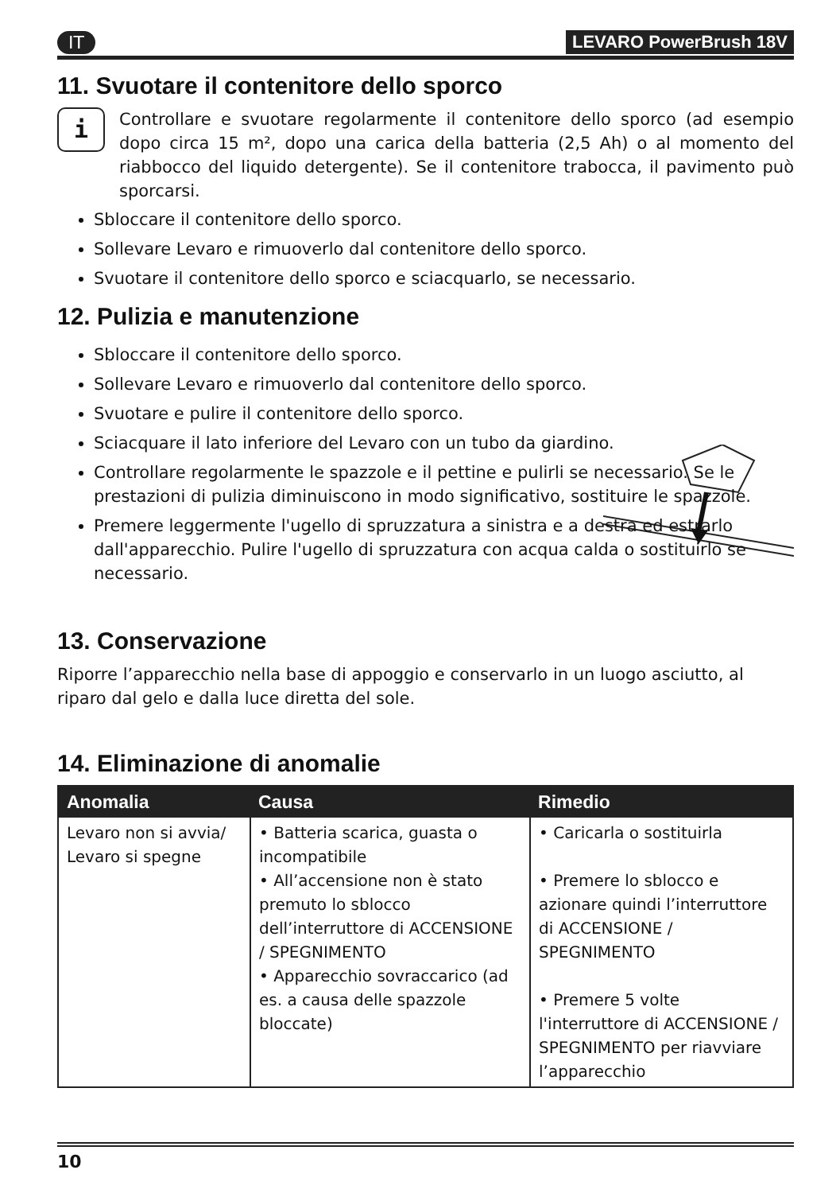IT LEVARO PowerBrush 18V
11. Svuotare il contenitore dello sporco
i
Controllare e svuotare regolarmente il contenitore dello sporco (ad esempio dopo circa 15 m², dopo una carica della batteria (2,5 Ah) o al momento del riabbocco del liquido detergente). Se il contenitore trabocca, il pavimento può sporcarsi.
Sbloccare il contenitore dello sporco.
Sollevare Levaro e rimuoverlo dal contenitore dello sporco.
Svuotare il contenitore dello sporco e sciacquarlo, se necessario.
12. Pulizia e manutenzione
Sbloccare il contenitore dello sporco.
Sollevare Levaro e rimuoverlo dal contenitore dello sporco.
Svuotare e pulire il contenitore dello sporco.
Sciacquare il lato inferiore del Levaro con un tubo da giardino.
Controllare regolarmente le spazzole e il pettine e pulirli se necessario. Se le prestazioni di pulizia diminuiscono in modo significativo, sostituire le spazzole.
Premere leggermente l'ugello di spruzzatura a sinistra e a destra ed estrarlo dall'apparecchio. Pulire l'ugello di spruzzatura con acqua calda o sostituirlo se necessario.
13. Conservazione
Riporre l’apparecchio nella base di appoggio e conservarlo in un luogo asciutto, al riparo dal gelo e dalla luce diretta del sole.
14. Eliminazione di anomalie
| Anomalia | Causa | Rimedio |
| --- | --- | --- |
| Levaro non si avvia/ Levaro si spegne | • Batteria scarica, guasta o incompatibile • All’accensione non è stato premuto lo sblocco dell’interruttore di ACCENSIONE / SPEGNIMENTO • Apparecchio sovraccarico (ad es. a causa delle spazzole bloccate) | • Caricarla o sostituirla • Premere lo sblocco e azionare quindi l’interruttore di ACCENSIONE / SPEGNIMENTO • Premere 5 volte l'interruttore di ACCENSIONE / SPEGNIMENTO per riavviare l’apparecchio |
10